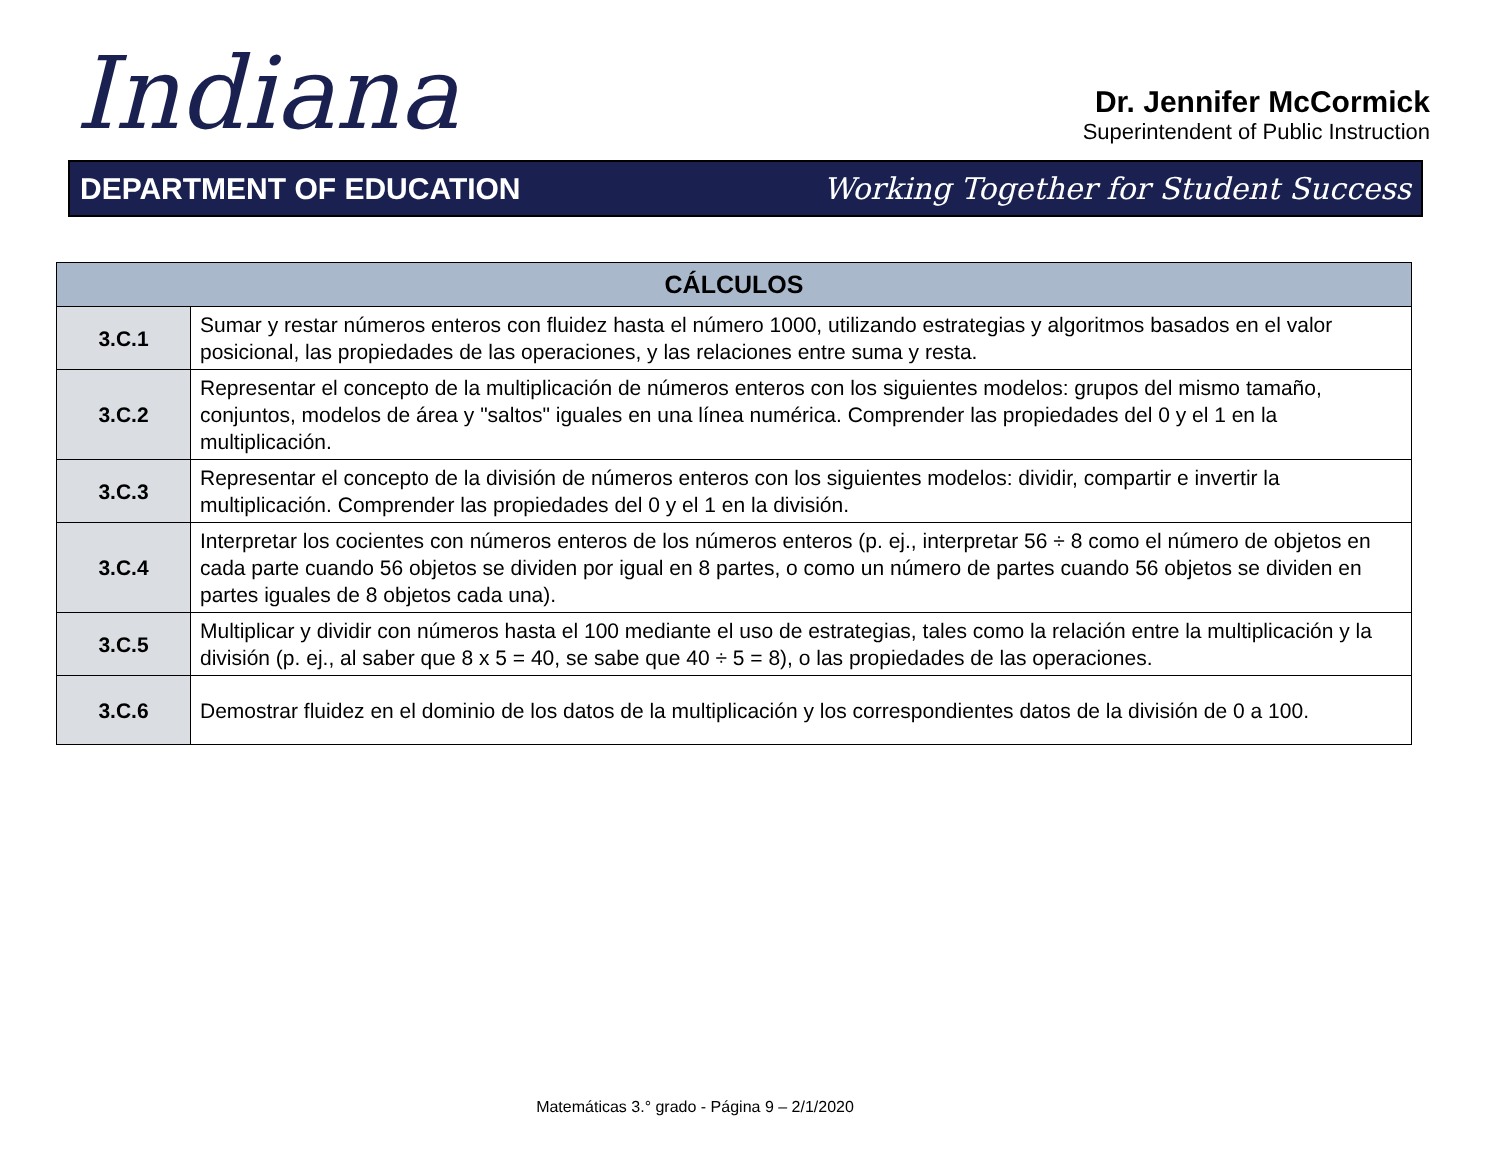Indiana
Dr. Jennifer McCormick
Superintendent of Public Instruction
DEPARTMENT OF EDUCATION Working Together for Student Success
| CÁLCULOS | |
| --- | --- |
| 3.C.1 | Sumar y restar números enteros con fluidez hasta el número 1000, utilizando estrategias y algoritmos basados en el valor posicional, las propiedades de las operaciones, y las relaciones entre suma y resta. |
| 3.C.2 | Representar el concepto de la multiplicación de números enteros con los siguientes modelos: grupos del mismo tamaño, conjuntos, modelos de área y "saltos" iguales en una línea numérica. Comprender las propiedades del 0 y el 1 en la multiplicación. |
| 3.C.3 | Representar el concepto de la división de números enteros con los siguientes modelos: dividir, compartir e invertir la multiplicación. Comprender las propiedades del 0 y el 1 en la división. |
| 3.C.4 | Interpretar los cocientes con números enteros de los números enteros (p. ej., interpretar 56 ÷ 8 como el número de objetos en cada parte cuando 56 objetos se dividen por igual en 8 partes, o como un número de partes cuando 56 objetos se dividen en partes iguales de 8 objetos cada una). |
| 3.C.5 | Multiplicar y dividir con números hasta el 100 mediante el uso de estrategias, tales como la relación entre la multiplicación y la división (p. ej., al saber que 8 x 5 = 40, se sabe que 40 ÷ 5 = 8), o las propiedades de las operaciones. |
| 3.C.6 | Demostrar fluidez en el dominio de los datos de la multiplicación y los correspondientes datos de la división de 0 a 100. |
Matemáticas 3.° grado - Página 9 – 2/1/2020